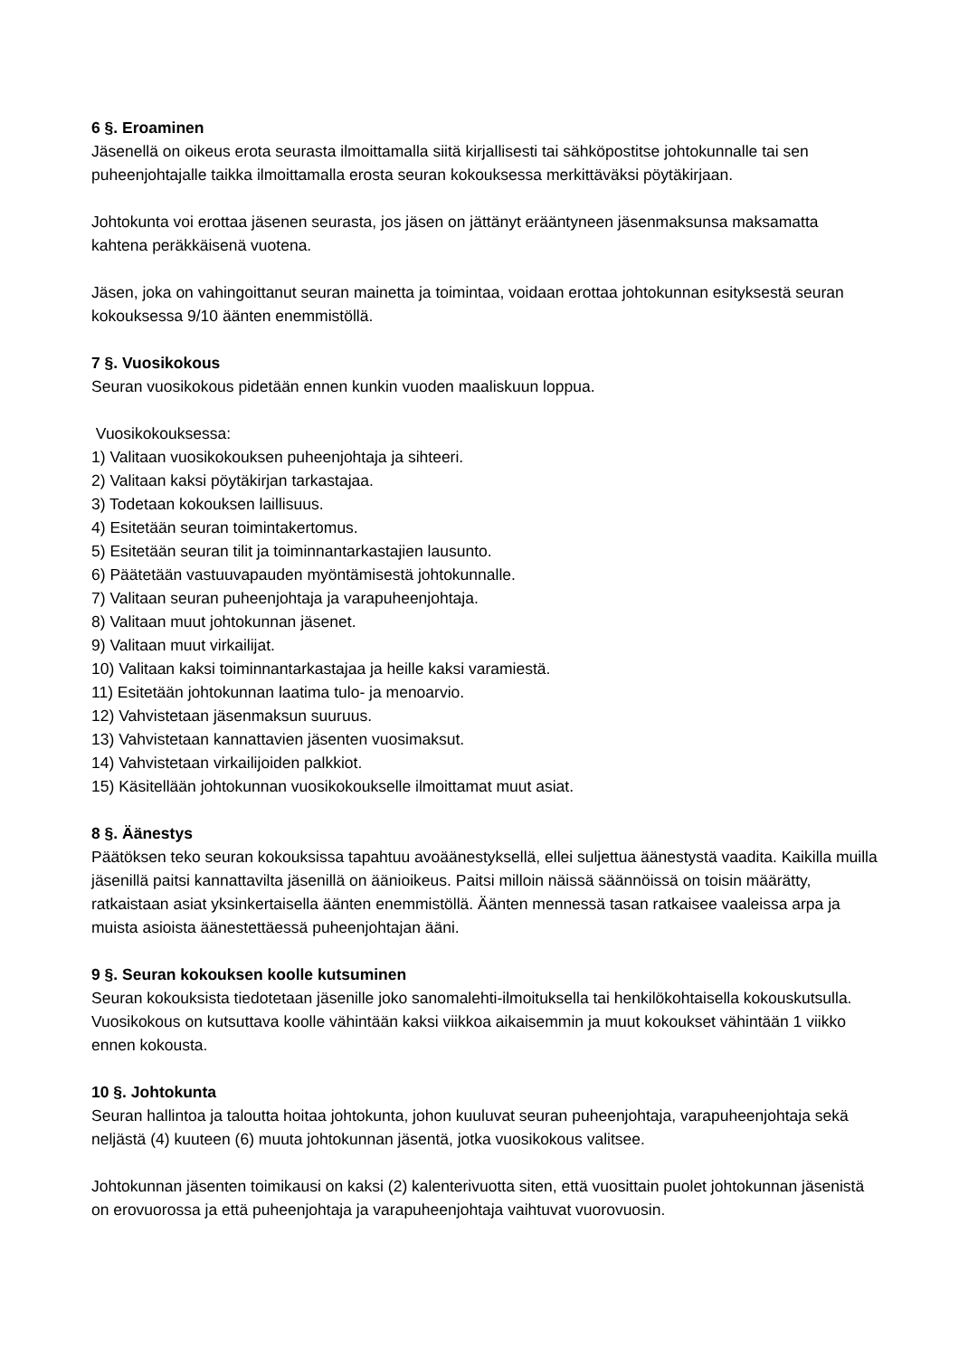6 §. Eroaminen
Jäsenellä on oikeus erota seurasta ilmoittamalla siitä kirjallisesti tai sähköpostitse johtokunnalle tai sen puheenjohtajalle taikka ilmoittamalla erosta seuran kokouksessa merkittäväksi pöytäkirjaan.
Johtokunta voi erottaa jäsenen seurasta, jos jäsen on jättänyt erääntyneen jäsenmaksunsa maksamatta kahtena peräkkäisenä vuotena.
Jäsen, joka on vahingoittanut seuran mainetta ja toimintaa, voidaan erottaa johtokunnan esityksestä seuran kokouksessa 9/10 äänten enemmistöllä.
7 §. Vuosikokous
Seuran vuosikokous pidetään ennen kunkin vuoden maaliskuun loppua.
Vuosikokouksessa:
1) Valitaan vuosikokouksen puheenjohtaja ja sihteeri.
2) Valitaan kaksi pöytäkirjan tarkastajaa.
3) Todetaan kokouksen laillisuus.
4) Esitetään seuran toimintakertomus.
5) Esitetään seuran tilit ja toiminnantarkastajien lausunto.
6) Päätetään vastuuvapauden myöntämisestä johtokunnalle.
7) Valitaan seuran puheenjohtaja ja varapuheenjohtaja.
8) Valitaan muut johtokunnan jäsenet.
9) Valitaan muut virkailijat.
10) Valitaan kaksi toiminnantarkastajaa ja heille kaksi varamiestä.
11) Esitetään johtokunnan laatima tulo- ja menoarvio.
12) Vahvistetaan jäsenmaksun suuruus.
13) Vahvistetaan kannattavien jäsenten vuosimaksut.
14) Vahvistetaan virkailijoiden palkkiot.
15) Käsitellään johtokunnan vuosikokoukselle ilmoittamat muut asiat.
8 §. Äänestys
Päätöksen teko seuran kokouksissa tapahtuu avoäänestyksellä, ellei suljettua äänestystä vaadita. Kaikilla muilla jäsenillä paitsi kannattavilta jäsenillä on äänioikeus. Paitsi milloin näissä säännöissä on toisin määrätty, ratkaistaan asiat yksinkertaisella äänten enemmistöllä. Äänten mennessä tasan ratkaisee vaaleissa arpa ja muista asioista äänestettäessä puheenjohtajan ääni.
9 §. Seuran kokouksen koolle kutsuminen
Seuran kokouksista tiedotetaan jäsenille joko sanomalehti-ilmoituksella tai henkilökohtaisella kokouskutsulla. Vuosikokous on kutsuttava koolle vähintään kaksi viikkoa aikaisemmin ja muut kokoukset vähintään 1 viikko ennen kokousta.
10 §. Johtokunta
Seuran hallintoa ja taloutta hoitaa johtokunta, johon kuuluvat seuran puheenjohtaja, varapuheenjohtaja sekä neljästä (4) kuuteen (6) muuta johtokunnan jäsentä, jotka vuosikokous valitsee.
Johtokunnan jäsenten toimikausi on kaksi (2) kalenterivuotta siten, että vuosittain puolet johtokunnan jäsenistä on erovuorossa ja että puheenjohtaja ja varapuheenjohtaja vaihtuvat vuorovuosin.